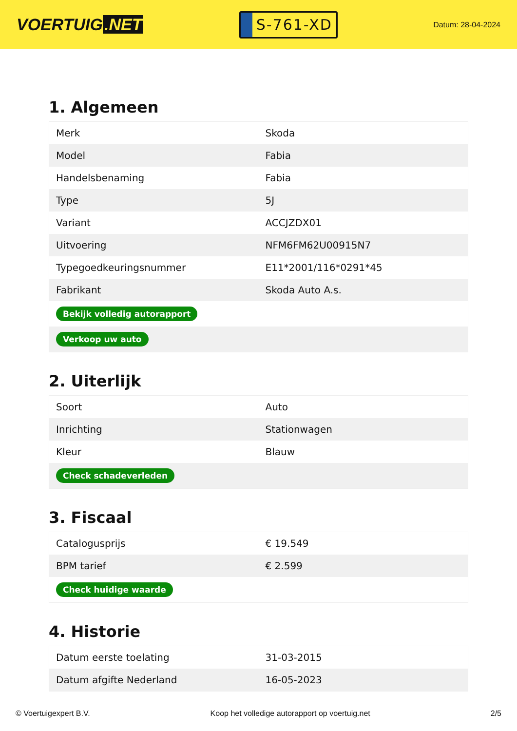VOERTUIG.NET
S-761-XD
Datum: 28-04-2024
1. Algemeen
| Merk | Skoda |
| Model | Fabia |
| Handelsbenaming | Fabia |
| Type | 5J |
| Variant | ACCJZDX01 |
| Uitvoering | NFM6FM62U00915N7 |
| Typegoedkeuringsnummer | E11*2001/116*0291*45 |
| Fabrikant | Skoda Auto A.s. |
| Bekijk volledig autorapport | |
| Verkoop uw auto | |
2. Uiterlijk
| Soort | Auto |
| Inrichting | Stationwagen |
| Kleur | Blauw |
| Check schadeverleden | |
3. Fiscaal
| Catalogusprijs | € 19.549 |
| BPM tarief | € 2.599 |
| Check huidige waarde | |
4. Historie
| Datum eerste toelating | 31-03-2015 |
| Datum afgifte Nederland | 16-05-2023 |
© Voertuigexpert B.V. Koop het volledige autorapport op voertuig.net 2/5